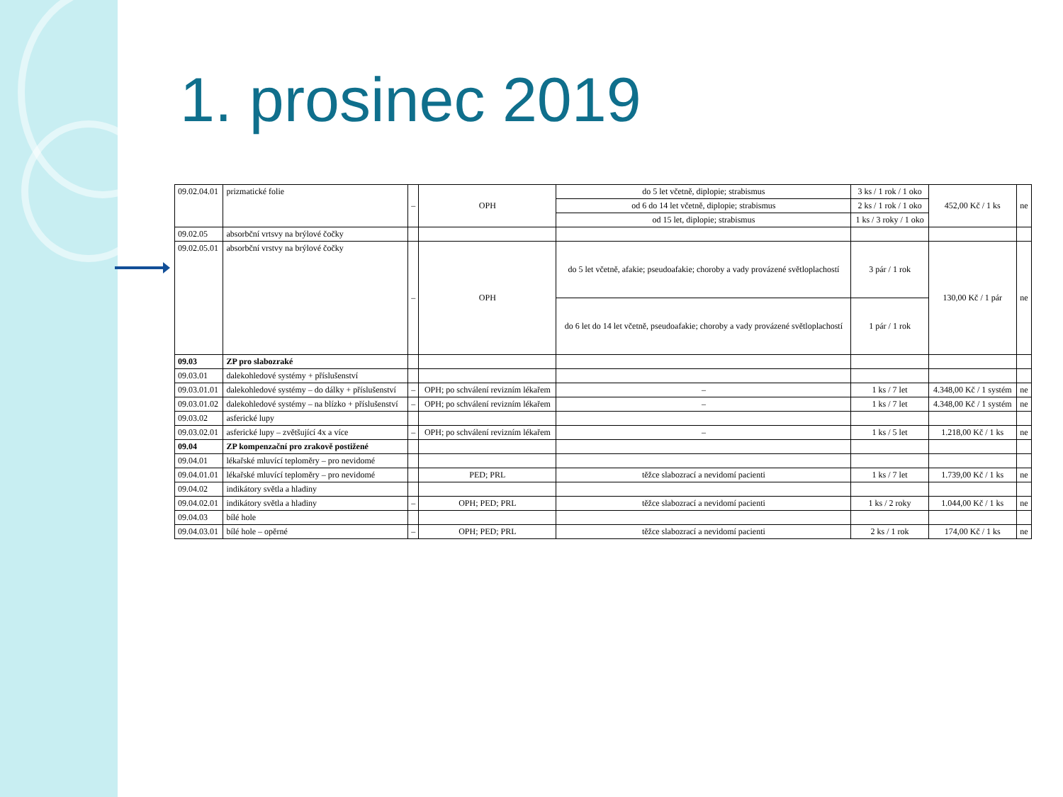1. prosinec 2019
| 09.02.04.01 | prizmatické folie | – | OPH | do 5 let včetně, diplopie; strabismus | 3 ks / 1 rok / 1 oko | 452,00 Kč / 1 ks | ne |
| | | | | od 6 do 14 let včetně, diplopie; strabismus | 2 ks / 1 rok / 1 oko | | |
| | | | | od 15 let, diplopie; strabismus | 1 ks / 3 roky / 1 oko | | |
| 09.02.05 | absorbční vrtsvy na brýlové čočky | | | | | | |
| 09.02.05.01 | absorbční vrstvy na brýlové čočky | – | OPH | do 5 let včetně, afakie; pseudoafakie; choroby a vady provázené světloplachostí | 3 pár / 1 rok | 130,00 Kč / 1 pár | ne |
| | | | | do 6 let do 14 let včetně, pseudoafakie; choroby a vady provázené světloplachostí | 1 pár / 1 rok | | |
| 09.03 | ZP pro slabozraké | | | | | | |
| 09.03.01 | dalekohledové systémy + příslušenství | | | | | | |
| 09.03.01.01 | dalekohledové systémy – do dálky + příslušenství | – | OPH; po schválení revizním lékařem | – | 1 ks / 7 let | 4.348,00 Kč / 1 systém | ne |
| 09.03.01.02 | dalekohledové systémy – na blízko + příslušenství | – | OPH; po schválení revizním lékařem | – | 1 ks / 7 let | 4.348,00 Kč / 1 systém | ne |
| 09.03.02 | asferické lupy | | | | | | |
| 09.03.02.01 | asferické lupy – zvětšující 4x a více | – | OPH; po schválení revizním lékařem | – | 1 ks / 5 let | 1.218,00 Kč / 1 ks | ne |
| 09.04 | ZP kompenzační pro zrakově postižené | | | | | | |
| 09.04.01 | lékařské mluvící teploměry – pro nevidomé | | | | | | |
| 09.04.01.01 | lékařské mluvící teploměry – pro nevidomé | | PED; PRL | těžce slabozrací a nevidomí pacienti | 1 ks / 7 let | 1.739,00 Kč / 1 ks | ne |
| 09.04.02 | indikátory světla a hladiny | | | | | | |
| 09.04.02.01 | indikátory světla a hladiny | – | OPH; PED; PRL | těžce slabozrací a nevidomí pacienti | 1 ks / 2 roky | 1.044,00 Kč / 1 ks | ne |
| 09.04.03 | bílé hole | | | | | | |
| 09.04.03.01 | bílé hole – opěrné | – | OPH; PED; PRL | těžce slabozrací a nevidomí pacienti | 2 ks / 1 rok | 174,00 Kč / 1 ks | ne |